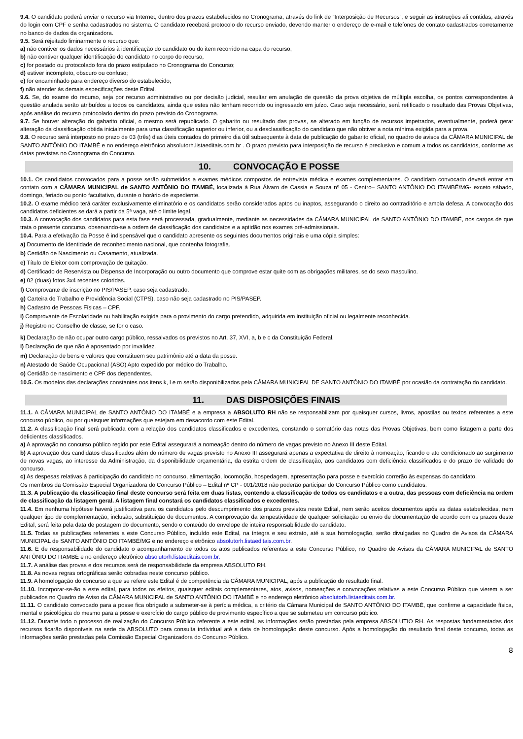9.4. O candidato poderá enviar o recurso via Internet, dentro dos prazos estabelecidos no Cronograma, através do link de “Interposição de Recursos”, e seguir as instruções ali contidas, através do login com CPF e senha cadastrados no sistema. O candidato receberá protocolo do recurso enviado, devendo manter o endereço de e-mail e telefones de contato cadastrados corretamente no banco de dados da organizadora.
9.5. Será rejeitado liminarmente o recurso que:
a) não contiver os dados necessários à identificação do candidato ou do item recorrido na capa do recurso;
b) não contiver qualquer identificação do candidato no corpo do recurso,
c) for postado ou protocolado fora do prazo estipulado no Cronograma do Concurso;
d) estiver incompleto, obscuro ou confuso;
e) for encaminhado para endereço diverso do estabelecido;
f) não atender às demais especificações deste Edital.
9.6. Se, do exame do recurso, seja por recurso administrativo ou por decisão judicial, resultar em anulação de questão da prova objetiva de múltipla escolha, os pontos correspondentes à questão anulada serão atribuídos a todos os candidatos, ainda que estes não tenham recorrido ou ingressado em juízo. Caso seja necessário, será retificado o resultado das Provas Objetivas, após análise do recurso protocolado dentro do prazo previsto do Cronograma.
9.7. Se houver alteração do gabarito oficial, o mesmo será republicado. O gabarito ou resultado das provas, se alterado em função de recursos impetrados, eventualmente, poderá gerar alteração da classificação obtida inicialmente para uma classificação superior ou inferior, ou a desclassificação do candidato que não obtiver a nota mínima exigida para a prova.
9.8. O recurso será interposto no prazo de 03 (três) dias úteis contados do primeiro dia útil subsequente à data de publicação do gabarito oficial, no quadro de avisos da CÂMARA MUNICIPAL de SANTO ANTÔNIO DO ITAMBÉ e no endereço eletrônico absolutorh.listaeditais.com.br . O prazo previsto para interposição de recurso é preclusivo e comum a todos os candidatos, conforme as datas previstas no Cronograma do Concurso.
10. CONVOCAÇÃO E POSSE
10.1. Os candidatos convocados para a posse serão submetidos a exames médicos compostos de entrevista médica e exames complementares. O candidato convocado deverá entrar em contato com a CÂMARA MUNICIPAL de SANTO ANTÔNIO DO ITAMBÉ, localizada à Rua Álvaro de Cassia e Souza nº 05 - Centro– SANTO ANTÔNIO DO ITAMBÉ/MG- exceto sábado, domingo, feriado ou ponto facultativo, durante o horário de expediente.
10.2. O exame médico terá caráter exclusivamente eliminatório e os candidatos serão considerados aptos ou inaptos, assegurando o direito ao contraditório e ampla defesa. A convocação dos candidatos deficientes se dará a partir da 5ª vaga, até o limite legal.
10.3. A convocação dos candidatos para esta fase será processada, gradualmente, mediante as necessidades da CÂMARA MUNICIPAL de SANTO ANTÔNIO DO ITAMBÉ, nos cargos de que trata o presente concurso, observando-se a ordem de classificação dos candidatos e a aptidão nos exames pré-admissionais.
10.4. Para a efetivação da Posse é indispensável que o candidato apresente os seguintes documentos originais e uma cópia simples:
a) Documento de Identidade de reconhecimento nacional, que contenha fotografia.
b) Certidão de Nascimento ou Casamento, atualizada.
c) Título de Eleitor com comprovação de quitação.
d) Certificado de Reservista ou Dispensa de Incorporação ou outro documento que comprove estar quite com as obrigações militares, se do sexo masculino.
e) 02 (duas) fotos 3x4 recentes coloridas.
f) Comprovante de inscrição no PIS/PASEP, caso seja cadastrado.
g) Carteira de Trabalho e Previdência Social (CTPS), caso não seja cadastrado no PIS/PASEP.
h) Cadastro de Pessoas Físicas – CPF.
i) Comprovante de Escolaridade ou habilitação exigida para o provimento do cargo pretendido, adquirida em instituição oficial ou legalmente reconhecida.
j) Registro no Conselho de classe, se for o caso.
k) Declaração de não ocupar outro cargo público, ressalvados os previstos no Art. 37, XVI, a, b e c da Constituição Federal.
l) Declaração de que não é aposentado por invalidez.
m) Declaração de bens e valores que constituem seu patrimônio até a data da posse.
n) Atestado de Saúde Ocupacional (ASO) Apto expedido por médico do Trabalho.
o) Certidão de nascimento e CPF dos dependentes.
10.5. Os modelos das declarações constantes nos itens k, l e m serão disponibilizados pela CÂMARA MUNICIPAL DE SANTO ANTÔNIO DO ITAMBÉ por ocasião da contratação do candidato.
11. DAS DISPOSIÇÕES FINAIS
11.1. A CÂMARA MUNICIPAL de SANTO ANTÔNIO DO ITAMBÉ e a empresa a ABSOLUTO RH não se responsabilizam por quaisquer cursos, livros, apostilas ou textos referentes a este concurso público, ou por quaisquer informações que estejam em desacordo com este Edital.
11.2. A classificação final será publicada com a relação dos candidatos classificados e excedentes, constando o somatório das notas das Provas Objetivas, bem como listagem a parte dos deficientes classificados.
a) A aprovação no concurso público regido por este Edital assegurará a nomeação dentro do número de vagas previsto no Anexo III deste Edital.
b) A aprovação dos candidatos classificados além do número de vagas previsto no Anexo III assegurará apenas a expectativa de direito à nomeação, ficando o ato condicionado ao surgimento de novas vagas, ao interesse da Administração, da disponibilidade orçamentária, da estrita ordem de classificação, aos candidatos com deficiência classificados e do prazo de validade do concurso.
c) As despesas relativas à participação do candidato no concurso, alimentação, locomoção, hospedagem, apresentação para posse e exercício correrão às expensas do candidato.
Os membros da Comissão Especial Organizadora do Concurso Público – Edital nº CP - 001/2018 não poderão participar do Concurso Público como candidatos.
11.3. A publicação da classificação final deste concurso será feita em duas listas, contendo a classificação de todos os candidatos e a outra, das pessoas com deficiência na ordem de classificação da listagem geral. A listagem final constará os candidatos classificados e excedentes.
11.4. Em nenhuma hipótese haverá justificativa para os candidatos pelo descumprimento dos prazos previstos neste Edital, nem serão aceitos documentos após as datas estabelecidas, nem qualquer tipo de complementação, inclusão, substituição de documentos. A comprovação da tempestividade de qualquer solicitação ou envio de documentação de acordo com os prazos deste Edital, será feita pela data de postagem do documento, sendo o conteúdo do envelope de inteira responsabilidade do candidato.
11.5. Todas as publicações referentes a este Concurso Público, incluído este Edital, na íntegra e seu extrato, até a sua homologação, serão divulgadas no Quadro de Avisos da CÂMARA MUNICIPAL de SANTO ANTÔNIO DO ITAMBÉ/MG e no endereço eletrônico absolutorh.listaeditais.com.br.
11.6. É de responsabilidade do candidato o acompanhamento de todos os atos publicados referentes a este Concurso Público, no Quadro de Avisos da CÂMARA MUNICIPAL de SANTO ANTÔNIO DO ITAMBÉ e no endereço eletrônico absolutorh.listaeditais.com.br.
11.7. A análise das provas e dos recursos será de responsabilidade da empresa ABSOLUTO RH.
11.8. As novas regras ortográficas serão cobradas neste concurso público.
11.9. A homologação do concurso a que se refere este Edital é de competência da CÂMARA MUNICIPAL, após a publicação do resultado final.
11.10. Incorporar-se-ão a este edital, para todos os efeitos, quaisquer editais complementares, atos, avisos, nomeações e convocações relativas a este Concurso Público que vierem a ser publicados no Quadro de Aviso da CÂMARA MUNICIPAL de SANTO ANTÔNIO DO ITAMBÉ e no endereço eletrônico absolutorh.listaeditais.com.br.
11.11. O candidato convocado para a posse fica obrigado a submeter-se à perícia médica, a critério da Câmara Municipal de SANTO ANTÔNIO DO ITAMBÉ, que confirme a capacidade física, mental e psicológica do mesmo para a posse e exercício do cargo público de provimento específico a que se submeteu em concurso público.
11.12. Durante todo o processo de realização do Concurso Público referente a este edital, as informações serão prestadas pela empresa ABSOLUTIO RH. As respostas fundamentadas dos recursos ficarão disponíveis na sede da ABSOLUTO para consulta individual até a data de homologação deste concurso. Após a homologação do resultado final deste concurso, todas as informações serão prestadas pela Comissão Especial Organizadora do Concurso Público.
8